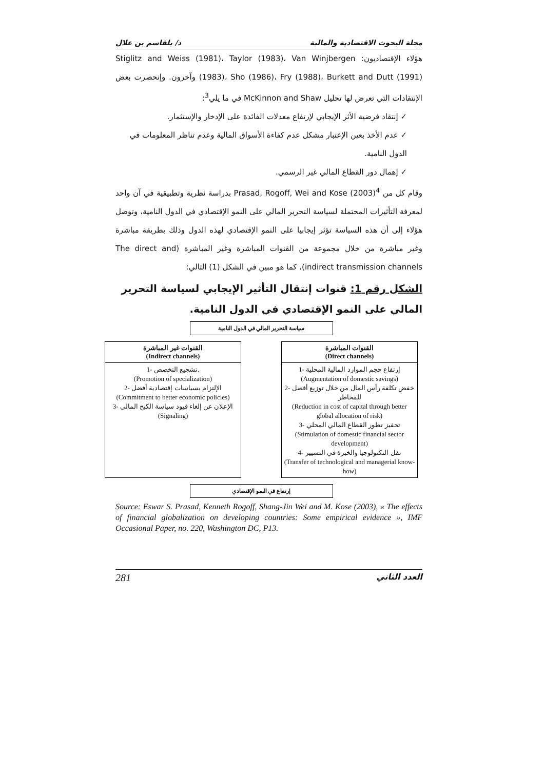مجلة البحوث الاقتصادية والمالية د/ بلقاسم بن علال
هؤلاء الإقتصاديون: Stiglitz and Weiss (1981)، Taylor (1983)، Van Winjbergen (1983)، Sho (1986)، Fry (1988)، Burkett and Dutt (1991) وآخرون. وإنحصرت بعض الإنتقادات التي تعرض لها تحليل McKinnon and Shaw في ما يلي<sup>3</sup>:
✓ إنتقاد فرضية الأثر الإيجابي لإرتفاع معدلات الفائدة على الإدخار والإستثمار.
✓ عدم الأخذ بعين الإعتبار مشكل عدم كفاءة الأسواق المالية وعدم تناظر المعلومات في الدول النامية.
✓ إهمال دور القطاع المالي غير الرسمي.
وقام كل من Prasad, Rogoff, Wei and Kose (2003)<sup>4</sup> بدراسة نظرية وتطبيقية في آن واحد لمعرفة التأثيرات المحتملة لسياسة التحرير المالي على النمو الإقتصادي في الدول النامية، وتوصل هؤلاء إلى أن هذه السياسة تؤثر إيجابيا على النمو الإقتصادي لهذه الدول وذلك بطريقة مباشرة وغير مباشرة من خلال مجموعة من القنوات المباشرة وغير المباشرة (The direct and indirect transmission channels)، كما هو مبين في الشكل (1) التالي:
الشكل رقم 1: قنوات إنتقال التأثير الإيجابي لسياسة التحرير المالي على النمو الإقتصادي في الدول النامية.
سياسة التحرير المالي في الدول النامية
القنوات غير المباشرة
(Indirect channels)
1- تشجيع التخصص.
(Promotion of specialization)
2- الإلتزام بسياسات إقتصادية أفضل
(Commitment to better economic policies)
3- الإعلان عن إلغاء قيود سياسة الكبح المالي
(Signaling)
القنوات المباشرة
(Direct channels)
1- إرتفاع حجم الموارد المالية المحلية
(Augmentation of domestic savings)
2- خفض تكلفة رأس المال من خلال توزيع أفضل للمخاطر
(Reduction in cost of capital through better global allocation of risk)
3- تحفيز تطور القطاع المالي المحلي
(Stimulation of domestic financial sector development)
4- نقل التكنولوجيا والخبرة في التسيير
(Transfer of technological and managerial know-how)
إرتفاع في النمو الإقتصادي
Source: Eswar S. Prasad, Kenneth Rogoff, Shang-Jin Wei and M. Kose (2003), « The effects of financial globalization on developing countries: Some empirical evidence », IMF Occasional Paper, no. 220, Washington DC, P13.
281 العدد الثاني